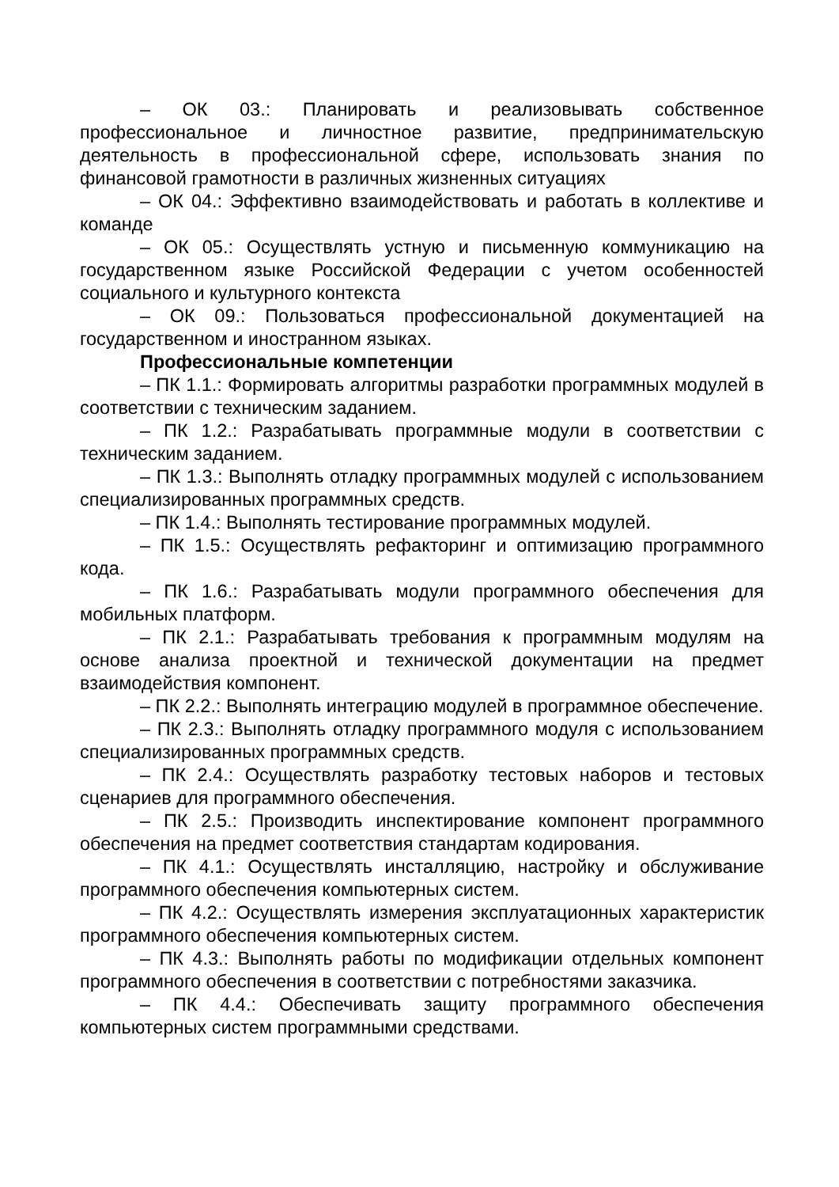– ОК 03.: Планировать и реализовывать собственное профессиональное и личностное развитие, предпринимательскую деятельность в профессиональной сфере, использовать знания по финансовой грамотности в различных жизненных ситуациях
– ОК 04.: Эффективно взаимодействовать и работать в коллективе и команде
– ОК 05.: Осуществлять устную и письменную коммуникацию на государственном языке Российской Федерации с учетом особенностей социального и культурного контекста
– ОК 09.: Пользоваться профессиональной документацией на государственном и иностранном языках.
Профессиональные компетенции
– ПК 1.1.: Формировать алгоритмы разработки программных модулей в соответствии с техническим заданием.
– ПК 1.2.: Разрабатывать программные модули в соответствии с техническим заданием.
– ПК 1.3.: Выполнять отладку программных модулей с использованием специализированных программных средств.
– ПК 1.4.: Выполнять тестирование программных модулей.
– ПК 1.5.: Осуществлять рефакторинг и оптимизацию программного кода.
– ПК 1.6.: Разрабатывать модули программного обеспечения для мобильных платформ.
– ПК 2.1.: Разрабатывать требования к программным модулям на основе анализа проектной и технической документации на предмет взаимодействия компонент.
– ПК 2.2.: Выполнять интеграцию модулей в программное обеспечение.
– ПК 2.3.: Выполнять отладку программного модуля с использованием специализированных программных средств.
– ПК 2.4.: Осуществлять разработку тестовых наборов и тестовых сценариев для программного обеспечения.
– ПК 2.5.: Производить инспектирование компонент программного обеспечения на предмет соответствия стандартам кодирования.
– ПК 4.1.: Осуществлять инсталляцию, настройку и обслуживание программного обеспечения компьютерных систем.
– ПК 4.2.: Осуществлять измерения эксплуатационных характеристик программного обеспечения компьютерных систем.
– ПК 4.3.: Выполнять работы по модификации отдельных компонент программного обеспечения в соответствии с потребностями заказчика.
– ПК 4.4.: Обеспечивать защиту программного обеспечения компьютерных систем программными средствами.